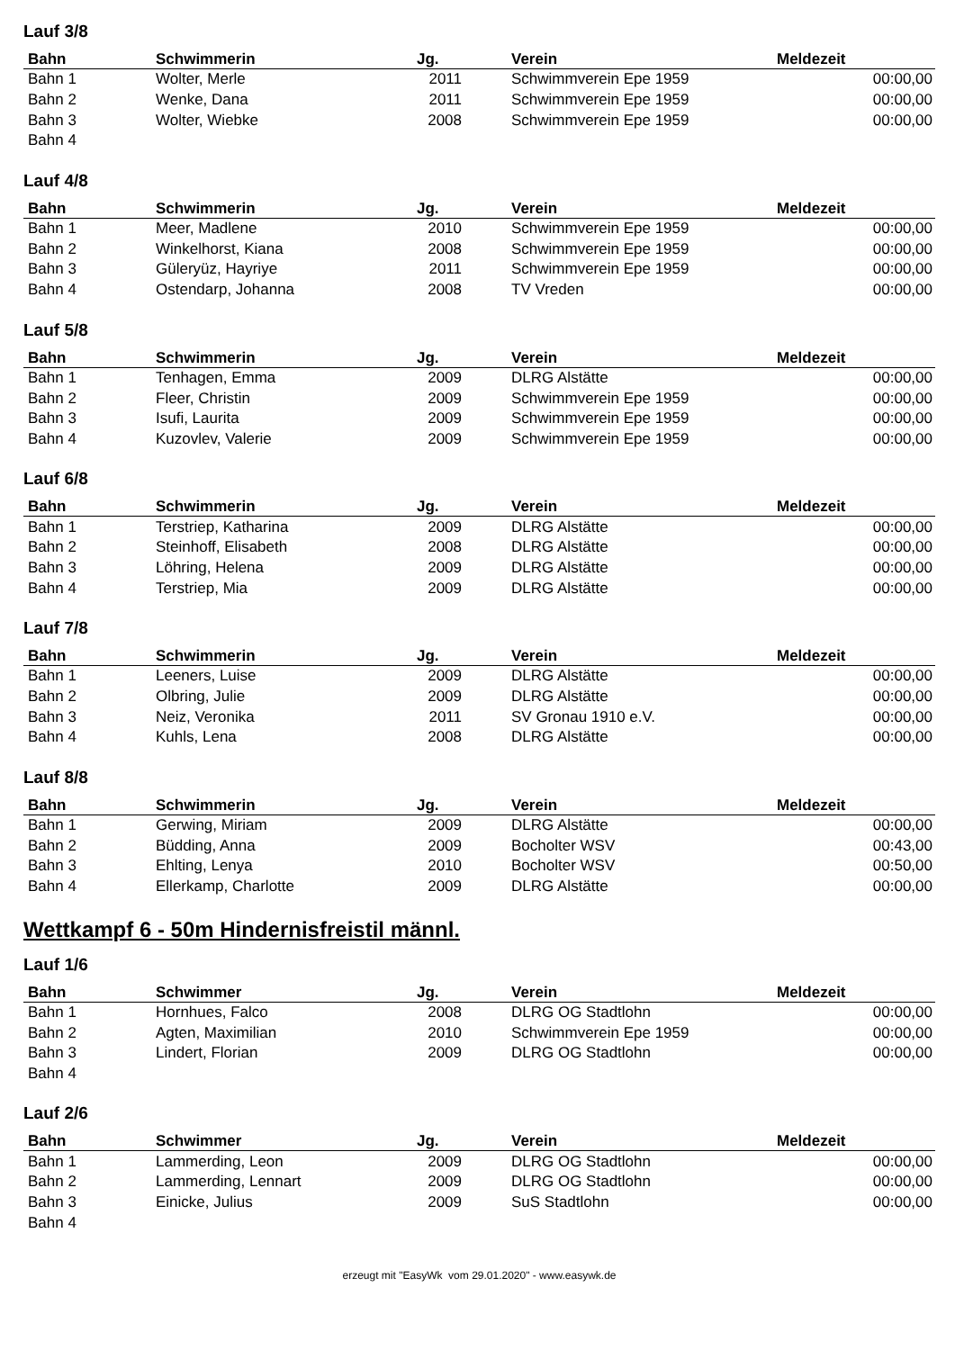Lauf 3/8
| Bahn | Schwimmerin | Jg. | Verein | Meldezeit |
| --- | --- | --- | --- | --- |
| Bahn 1 | Wolter, Merle | 2011 | Schwimmverein Epe 1959 | 00:00,00 |
| Bahn 2 | Wenke, Dana | 2011 | Schwimmverein Epe 1959 | 00:00,00 |
| Bahn 3 | Wolter, Wiebke | 2008 | Schwimmverein Epe 1959 | 00:00,00 |
| Bahn 4 | | | | |
Lauf 4/8
| Bahn | Schwimmerin | Jg. | Verein | Meldezeit |
| --- | --- | --- | --- | --- |
| Bahn 1 | Meer, Madlene | 2010 | Schwimmverein Epe 1959 | 00:00,00 |
| Bahn 2 | Winkelhorst, Kiana | 2008 | Schwimmverein Epe 1959 | 00:00,00 |
| Bahn 3 | Güleryüz, Hayriye | 2011 | Schwimmverein Epe 1959 | 00:00,00 |
| Bahn 4 | Ostendarp, Johanna | 2008 | TV Vreden | 00:00,00 |
Lauf 5/8
| Bahn | Schwimmerin | Jg. | Verein | Meldezeit |
| --- | --- | --- | --- | --- |
| Bahn 1 | Tenhagen, Emma | 2009 | DLRG Alstätte | 00:00,00 |
| Bahn 2 | Fleer, Christin | 2009 | Schwimmverein Epe 1959 | 00:00,00 |
| Bahn 3 | Isufi, Laurita | 2009 | Schwimmverein Epe 1959 | 00:00,00 |
| Bahn 4 | Kuzovlev, Valerie | 2009 | Schwimmverein Epe 1959 | 00:00,00 |
Lauf 6/8
| Bahn | Schwimmerin | Jg. | Verein | Meldezeit |
| --- | --- | --- | --- | --- |
| Bahn 1 | Terstriep, Katharina | 2009 | DLRG Alstätte | 00:00,00 |
| Bahn 2 | Steinhoff, Elisabeth | 2008 | DLRG Alstätte | 00:00,00 |
| Bahn 3 | Löhring, Helena | 2009 | DLRG Alstätte | 00:00,00 |
| Bahn 4 | Terstriep, Mia | 2009 | DLRG Alstätte | 00:00,00 |
Lauf 7/8
| Bahn | Schwimmerin | Jg. | Verein | Meldezeit |
| --- | --- | --- | --- | --- |
| Bahn 1 | Leeners, Luise | 2009 | DLRG Alstätte | 00:00,00 |
| Bahn 2 | Olbring, Julie | 2009 | DLRG Alstätte | 00:00,00 |
| Bahn 3 | Neiz, Veronika | 2011 | SV Gronau 1910 e.V. | 00:00,00 |
| Bahn 4 | Kuhls, Lena | 2008 | DLRG Alstätte | 00:00,00 |
Lauf 8/8
| Bahn | Schwimmerin | Jg. | Verein | Meldezeit |
| --- | --- | --- | --- | --- |
| Bahn 1 | Gerwing, Miriam | 2009 | DLRG Alstätte | 00:00,00 |
| Bahn 2 | Büdding, Anna | 2009 | Bocholter WSV | 00:43,00 |
| Bahn 3 | Ehlting, Lenya | 2010 | Bocholter WSV | 00:50,00 |
| Bahn 4 | Ellerkamp, Charlotte | 2009 | DLRG Alstätte | 00:00,00 |
Wettkampf 6 - 50m Hindernisfreistil männl.
Lauf 1/6
| Bahn | Schwimmer | Jg. | Verein | Meldezeit |
| --- | --- | --- | --- | --- |
| Bahn 1 | Hornhues, Falco | 2008 | DLRG OG Stadtlohn | 00:00,00 |
| Bahn 2 | Agten, Maximilian | 2010 | Schwimmverein Epe 1959 | 00:00,00 |
| Bahn 3 | Lindert, Florian | 2009 | DLRG OG Stadtlohn | 00:00,00 |
| Bahn 4 | | | | |
Lauf 2/6
| Bahn | Schwimmer | Jg. | Verein | Meldezeit |
| --- | --- | --- | --- | --- |
| Bahn 1 | Lammerding, Leon | 2009 | DLRG OG Stadtlohn | 00:00,00 |
| Bahn 2 | Lammerding, Lennart | 2009 | DLRG OG Stadtlohn | 00:00,00 |
| Bahn 3 | Einicke, Julius | 2009 | SuS Stadtlohn | 00:00,00 |
| Bahn 4 | | | | |
erzeugt mit "EasyWk vom 29.01.2020" - www.easywk.de